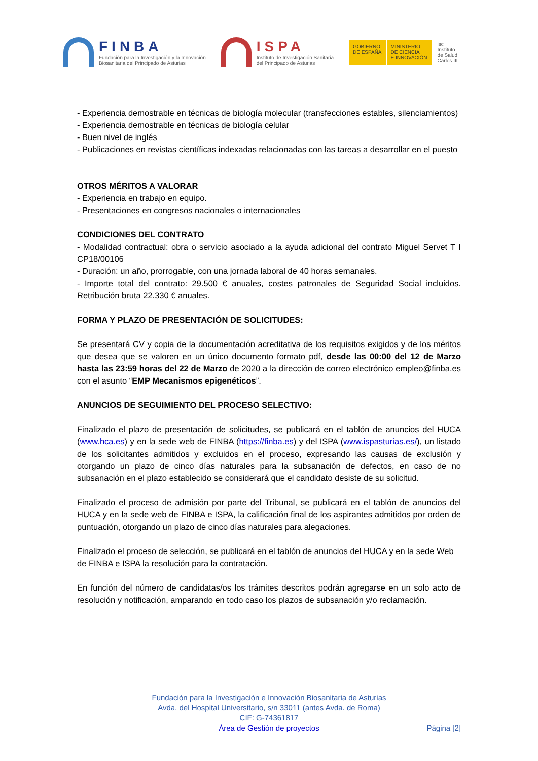FINBA
Fundación para la Investigación y la Innovación
Biosanitaria del Principado de Asturias
ISPA
Instituto de Investigación Sanitaria
del Principado de Asturias
GOBIERNO
DE ESPAÑA
MINISTERIO
DE CIENCIA
E INNOVACIÓN
isc
Instituto
de Salud
Carlos III
- Experiencia demostrable en técnicas de biología molecular (transfecciones estables, silenciamientos)
- Experiencia demostrable en técnicas de biología celular
- Buen nivel de inglés
- Publicaciones en revistas científicas indexadas relacionadas con las tareas a desarrollar en el puesto
OTROS MÉRITOS A VALORAR
- Experiencia en trabajo en equipo.
- Presentaciones en congresos nacionales o internacionales
CONDICIONES DEL CONTRATO
- Modalidad contractual: obra o servicio asociado a la ayuda adicional del contrato Miguel Servet T I CP18/00106
- Duración: un año, prorrogable, con una jornada laboral de 40 horas semanales.
- Importe total del contrato: 29.500 € anuales, costes patronales de Seguridad Social incluidos. Retribución bruta 22.330 € anuales.
FORMA Y PLAZO DE PRESENTACIÓN DE SOLICITUDES:
Se presentará CV y copia de la documentación acreditativa de los requisitos exigidos y de los méritos que desea que se valoren en un único documento formato pdf, desde las 00:00 del 12 de Marzo hasta las 23:59 horas del 22 de Marzo de 2020 a la dirección de correo electrónico empleo@finba.es con el asunto “EMP Mecanismos epigenéticos”.
ANUNCIOS DE SEGUIMIENTO DEL PROCESO SELECTIVO:
Finalizado el plazo de presentación de solicitudes, se publicará en el tablón de anuncios del HUCA (www.hca.es) y en la sede web de FINBA (https://finba.es) y del ISPA (www.ispasturias.es/), un listado de los solicitantes admitidos y excluidos en el proceso, expresando las causas de exclusión y otorgando un plazo de cinco días naturales para la subsanación de defectos, en caso de no subsanación en el plazo establecido se considerará que el candidato desiste de su solicitud.
Finalizado el proceso de admisión por parte del Tribunal, se publicará en el tablón de anuncios del HUCA y en la sede web de FINBA e ISPA, la calificación final de los aspirantes admitidos por orden de puntuación, otorgando un plazo de cinco días naturales para alegaciones.
Finalizado el proceso de selección, se publicará en el tablón de anuncios del HUCA y en la sede Web de FINBA e ISPA la resolución para la contratación.
En función del número de candidatas/os los trámites descritos podrán agregarse en un solo acto de resolución y notificación, amparando en todo caso los plazos de subsanación y/o reclamación.
Fundación para la Investigación e Innovación Biosanitaria de Asturias
Avda. del Hospital Universitario, s/n 33011 (antes Avda. de Roma)
CIF: G-74361817
Área de Gestión de proyectos
Página [2]